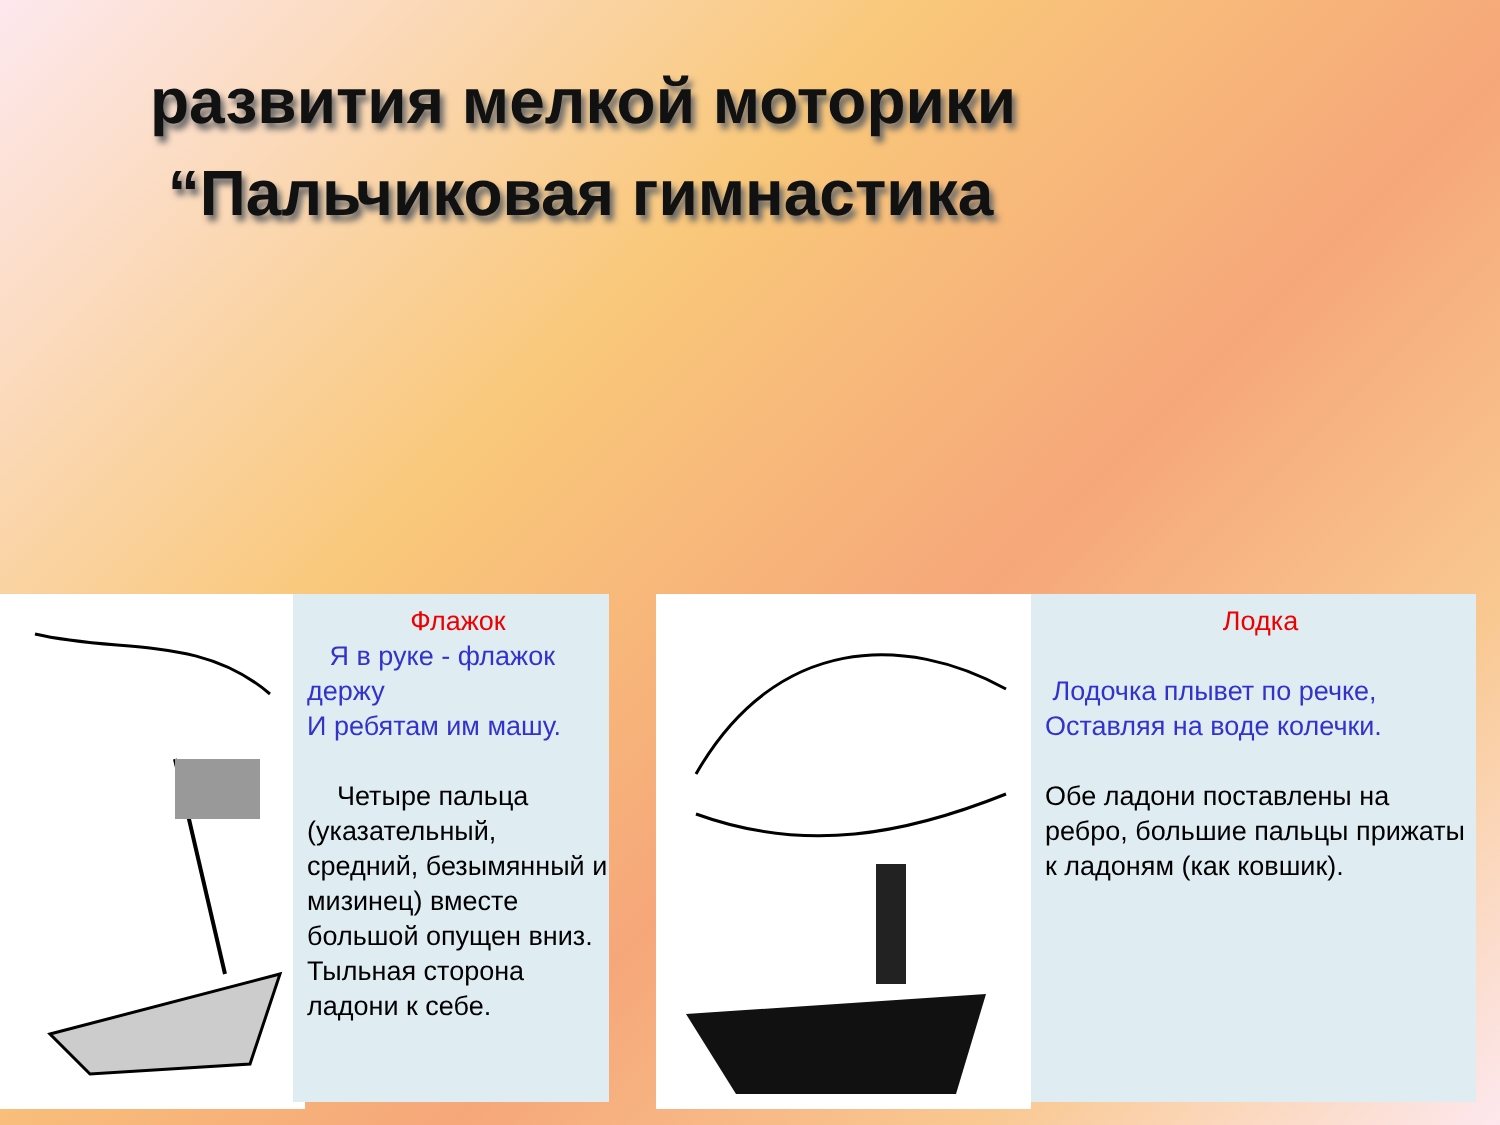развития мелкой моторики
“Пальчиковая гимнастика
Флажок
Я в руке - флажок держу
И ребятам им машу.
Четыре пальца (указательный, средний, безымянный и мизинец) вместе большой опущен вниз. Тыльная сторона ладони к себе.
Лодка
Лодочка плывет по речке,
Оставляя на воде колечки.
Обе ладони поставлены на ребро, большие пальцы прижаты к ладоням (как ковшик).